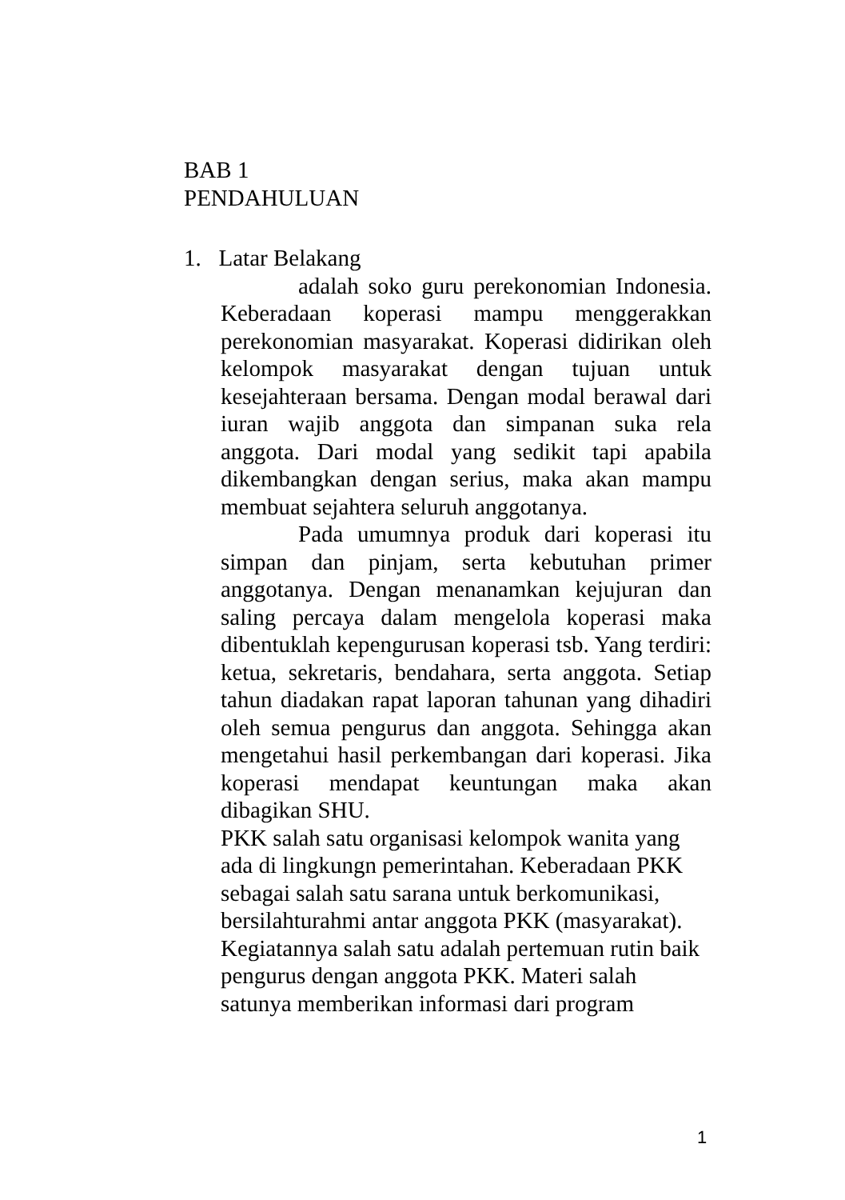BAB 1
PENDAHULUAN
1. Latar Belakang
adalah soko guru perekonomian Indonesia. Keberadaan koperasi mampu menggerakkan perekonomian masyarakat. Koperasi didirikan oleh kelompok masyarakat dengan tujuan untuk kesejahteraan bersama. Dengan modal berawal dari iuran wajib anggota dan simpanan suka rela anggota. Dari modal yang sedikit tapi apabila dikembangkan dengan serius, maka akan mampu membuat sejahtera seluruh anggotanya.
Pada umumnya produk dari koperasi itu simpan dan pinjam, serta kebutuhan primer anggotanya. Dengan menanamkan kejujuran dan saling percaya dalam mengelola koperasi maka dibentuklah kepengurusan koperasi tsb. Yang terdiri: ketua, sekretaris, bendahara, serta anggota. Setiap tahun diadakan rapat laporan tahunan yang dihadiri oleh semua pengurus dan anggota. Sehingga akan mengetahui hasil perkembangan dari koperasi. Jika koperasi mendapat keuntungan maka akan dibagikan SHU.
PKK salah satu organisasi kelompok wanita yang ada di lingkungn pemerintahan. Keberadaan PKK sebagai salah satu sarana untuk berkomunikasi, bersilahturahmi antar anggota PKK (masyarakat). Kegiatannya salah satu adalah pertemuan rutin baik pengurus dengan anggota PKK. Materi salah satunya memberikan informasi dari program
1